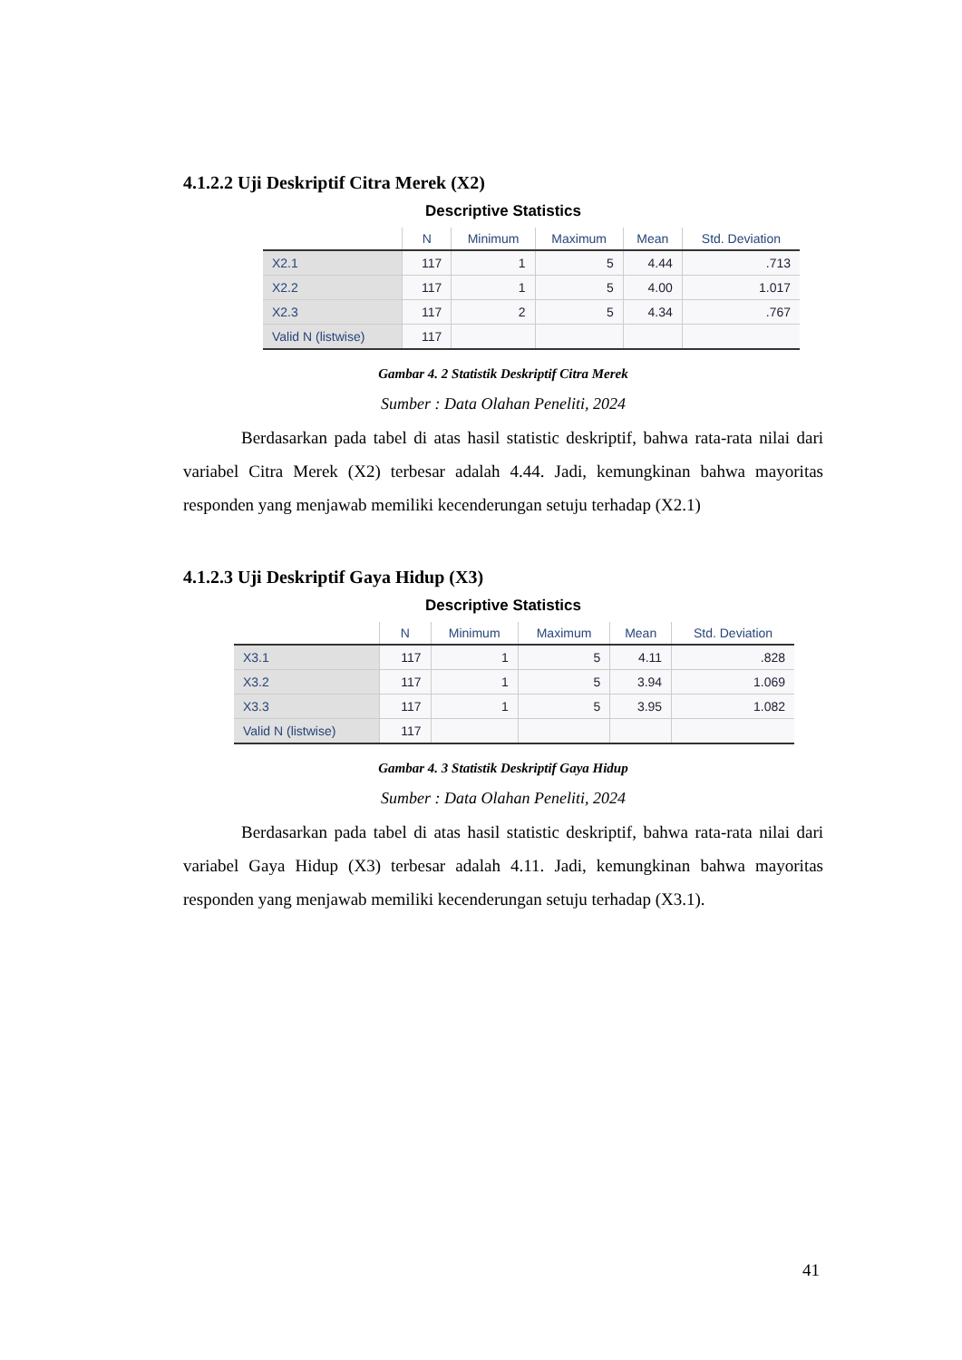4.1.2.2 Uji Deskriptif Citra Merek (X2)
Descriptive Statistics
| | N | Minimum | Maximum | Mean | Std. Deviation |
| --- | --- | --- | --- | --- | --- |
| X2.1 | 117 | 1 | 5 | 4.44 | .713 |
| X2.2 | 117 | 1 | 5 | 4.00 | 1.017 |
| X2.3 | 117 | 2 | 5 | 4.34 | .767 |
| Valid N (listwise) | 117 | | | | |
Gambar 4. 2 Statistik Deskriptif Citra Merek
Sumber : Data Olahan Peneliti, 2024
Berdasarkan pada tabel di atas hasil statistic deskriptif, bahwa rata-rata nilai dari variabel Citra Merek (X2) terbesar adalah 4.44. Jadi, kemungkinan bahwa mayoritas responden yang menjawab memiliki kecenderungan setuju terhadap (X2.1)
4.1.2.3 Uji Deskriptif Gaya Hidup (X3)
Descriptive Statistics
| | N | Minimum | Maximum | Mean | Std. Deviation |
| --- | --- | --- | --- | --- | --- |
| X3.1 | 117 | 1 | 5 | 4.11 | .828 |
| X3.2 | 117 | 1 | 5 | 3.94 | 1.069 |
| X3.3 | 117 | 1 | 5 | 3.95 | 1.082 |
| Valid N (listwise) | 117 | | | | |
Gambar 4. 3 Statistik Deskriptif Gaya Hidup
Sumber : Data Olahan Peneliti, 2024
Berdasarkan pada tabel di atas hasil statistic deskriptif, bahwa rata-rata nilai dari variabel Gaya Hidup (X3) terbesar adalah 4.11. Jadi, kemungkinan bahwa mayoritas responden yang menjawab memiliki kecenderungan setuju terhadap (X3.1).
41